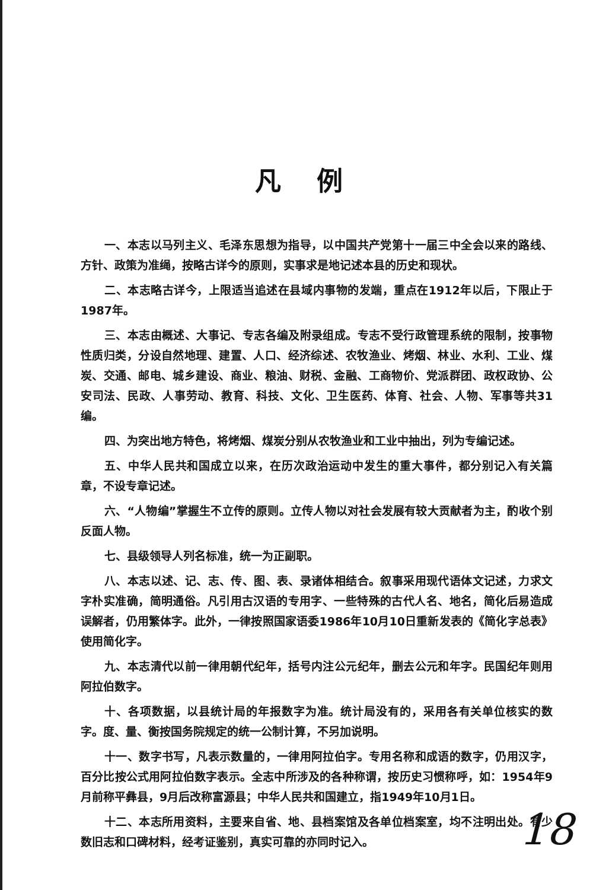凡例
一、本志以马列主义、毛泽东思想为指导，以中国共产党第十一届三中全会以来的路线、方针、政策为准绳，按略古详今的原则，实事求是地记述本县的历史和现状。
二、本志略古详今，上限适当追述在县域内事物的发端，重点在1912年以后，下限止于1987年。
三、本志由概述、大事记、专志各编及附录组成。专志不受行政管理系统的限制，按事物性质归类，分设自然地理、建置、人口、经济综述、农牧渔业、烤烟、林业、水利、工业、煤炭、交通、邮电、城乡建设、商业、粮油、财税、金融、工商物价、党派群团、政权政协、公安司法、民政、人事劳动、教育、科技、文化、卫生医药、体育、社会、人物、军事等共31编。
四、为突出地方特色，将烤烟、煤炭分别从农牧渔业和工业中抽出，列为专编记述。
五、中华人民共和国成立以来，在历次政治运动中发生的重大事件，都分别记入有关篇章，不设专章记述。
六、“人物编”掌握生不立传的原则。立传人物以对社会发展有较大贡献者为主，酌收个别反面人物。
七、县级领导人列名标准，统一为正副职。
八、本志以述、记、志、传、图、表、录诸体相结合。叙事采用现代语体文记述，力求文字朴实准确，简明通俗。凡引用古汉语的专用字、一些特殊的古代人名、地名，简化后易造成误解者，仍用繁体字。此外，一律按照国家语委1986年10月10日重新发表的《简化字总表》使用简化字。
九、本志清代以前一律用朝代纪年，括号内注公元纪年，删去公元和年字。民国纪年则用阿拉伯数字。
十、各项数据，以县统计局的年报数字为准。统计局没有的，采用各有关单位核实的数字。度、量、衡按国务院规定的统一公制计算，不另加说明。
十一、数字书写，凡表示数量的，一律用阿拉伯字。专用名称和成语的数字，仍用汉字，百分比按公式用阿拉伯数字表示。全志中所涉及的各种称谓，按历史习惯称呼，如：1954年9月前称平彝县，9月后改称富源县；中华人民共和国建立，指1949年10月1日。
十二、本志所用资料，主要来自省、地、县档案馆及各单位档案室，均不注明出处。有少数旧志和口碑材料，经考证鉴别，真实可靠的亦同时记入。
18